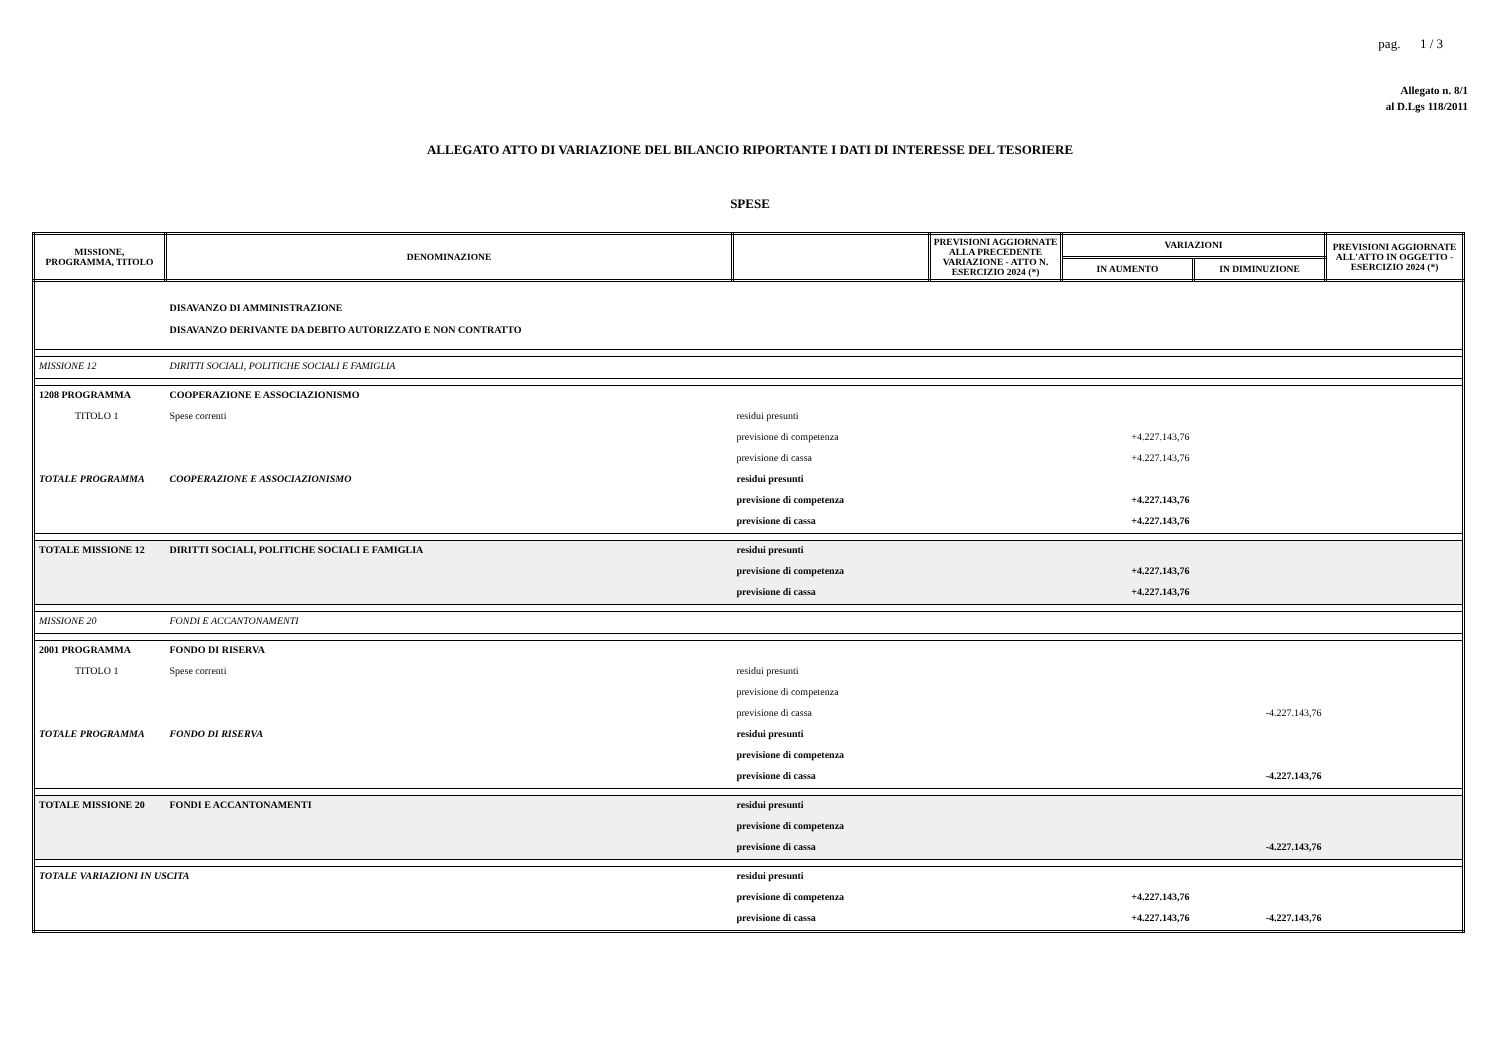pag. 1 / 3
Allegato n. 8/1
al D.Lgs 118/2011
ALLEGATO ATTO DI VARIAZIONE DEL BILANCIO RIPORTANTE I DATI DI INTERESSE DEL TESORIERE
SPESE
| MISSIONE, PROGRAMMA, TITOLO | DENOMINAZIONE | | PREVISIONI AGGIORNATE ALLA PRECEDENTE VARIAZIONE - ATTO N. ESERCIZIO 2024 (*) | VARIAZIONI | | PREVISIONI AGGIORNATE ALL'ATTO IN OGGETTO - ESERCIZIO 2024 (*) |
| --- | --- | --- | --- | --- | --- | --- |
| | | | | IN AUMENTO | IN DIMINUZIONE | |
| | DISAVANZO DI AMMINISTRAZIONE DISAVANZO DERIVANTE DA DEBITO AUTORIZZATO E NON CONTRATTO | | | | | |
| MISSIONE 12 | DIRITTI SOCIALI, POLITICHE SOCIALI E FAMIGLIA | | | | | |
| 1208 PROGRAMMA | COOPERAZIONE E ASSOCIAZIONISMO | | | | | |
| TITOLO 1 | Spese correnti | residui presunti | | | | |
| | | previsione di competenza | | +4.227.143,76 | | |
| | | previsione di cassa | | +4.227.143,76 | | |
| TOTALE PROGRAMMA | COOPERAZIONE E ASSOCIAZIONISMO | residui presunti | | | | |
| | | previsione di competenza | | +4.227.143,76 | | |
| | | previsione di cassa | | +4.227.143,76 | | |
| TOTALE MISSIONE 12 | DIRITTI SOCIALI, POLITICHE SOCIALI E FAMIGLIA | residui presunti | | | | |
| | | previsione di competenza | | +4.227.143,76 | | |
| | | previsione di cassa | | +4.227.143,76 | | |
| MISSIONE 20 | FONDI E ACCANTONAMENTI | | | | | |
| 2001 PROGRAMMA | FONDO DI RISERVA | | | | | |
| TITOLO 1 | Spese correnti | residui presunti | | | | |
| | | previsione di competenza | | | | |
| | | previsione di cassa | | | -4.227.143,76 | |
| TOTALE PROGRAMMA | FONDO DI RISERVA | residui presunti | | | | |
| | | previsione di competenza | | | | |
| | | previsione di cassa | | | -4.227.143,76 | |
| TOTALE MISSIONE 20 | FONDI E ACCANTONAMENTI | residui presunti | | | | |
| | | previsione di competenza | | | | |
| | | previsione di cassa | | | -4.227.143,76 | |
| TOTALE VARIAZIONI IN USCITA | | residui presunti | | | | |
| | | previsione di competenza | | +4.227.143,76 | | |
| | | previsione di cassa | | +4.227.143,76 | -4.227.143,76 | |